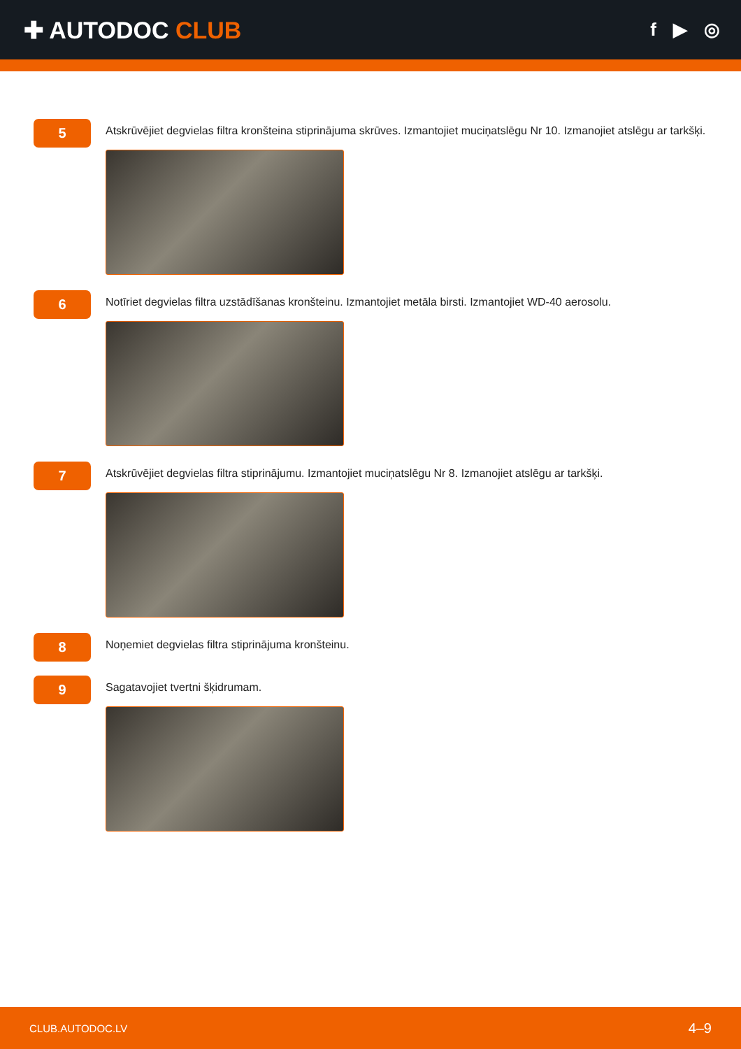✚ AUTODOC CLUB
f ▶ ◎
5
Atskrūvējiet degvielas filtra kronšteina stiprinājuma skrūves. Izmantojiet muciņatslēgu Nr 10. Izmanojiet atslēgu ar tarkšķi.
6
Notīriet degvielas filtra uzstādīšanas kronšteinu. Izmantojiet metāla birsti. Izmantojiet WD-40 aerosolu.
7
Atskrūvējiet degvielas filtra stiprinājumu. Izmantojiet muciņatslēgu Nr 8. Izmanojiet atslēgu ar tarkšķi.
8
Noņemiet degvielas filtra stiprinājuma kronšteinu.
9
Sagatavojiet tvertni šķidrumam.
CLUB.AUTODOC.LV 4–9